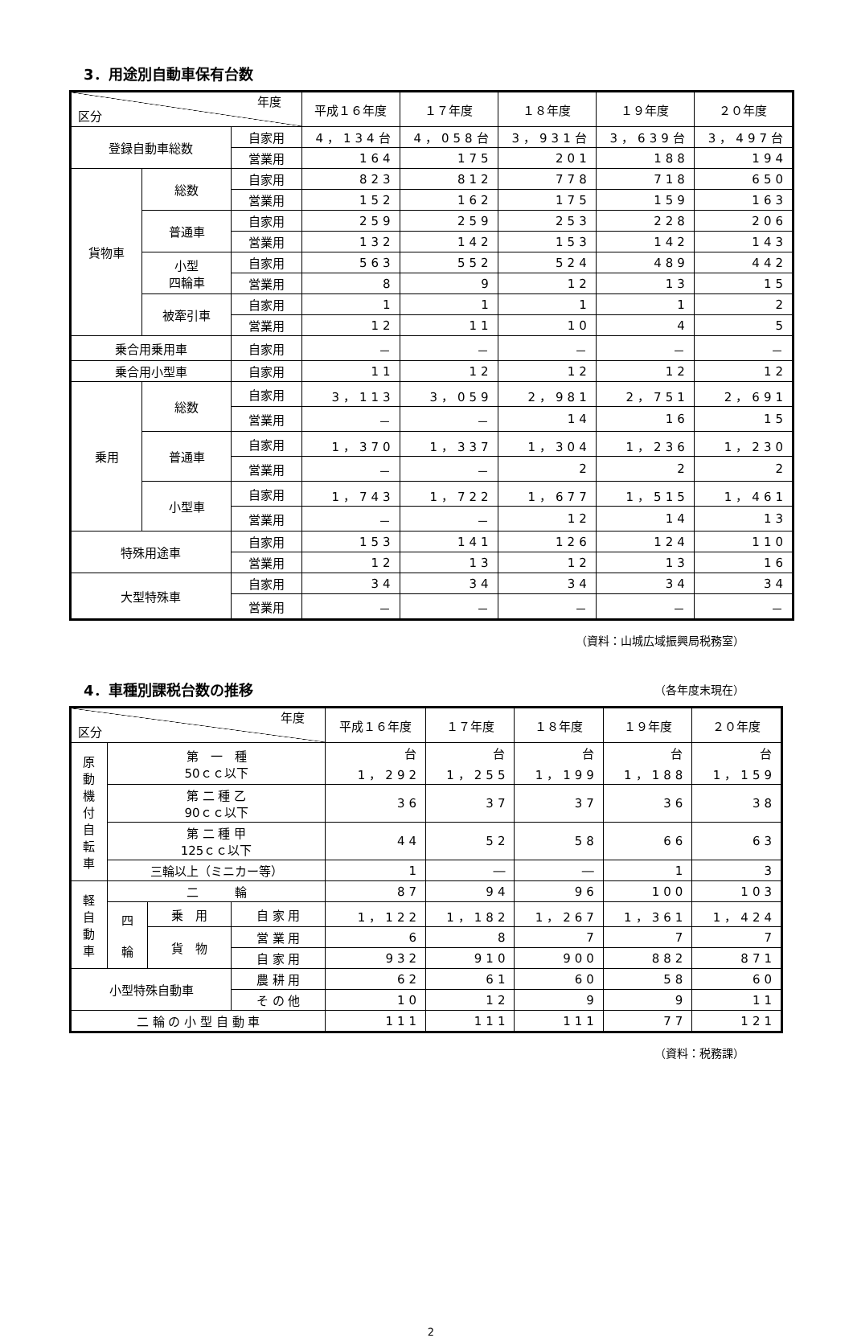3．用途別自動車保有台数
| 年度 区分 | | | 平成１６年度 | １７年度 | １８年度 | １９年度 | ２０年度 |
| --- | --- | --- | --- | --- | --- | --- | --- |
| 登録自動車総数 | | 自家用 | 4，134台 | 4，058台 | 3，931台 | 3，639台 | 3，497台 |
| | | 営業用 | 164 | 175 | 201 | 188 | 194 |
| 貨物車 | 総数 | 自家用 | 823 | 812 | 778 | 718 | 650 |
| | | 営業用 | 152 | 162 | 175 | 159 | 163 |
| | 普通車 | 自家用 | 259 | 259 | 253 | 228 | 206 |
| | | 営業用 | 132 | 142 | 153 | 142 | 143 |
| | 小型 四輪車 | 自家用 | 563 | 552 | 524 | 489 | 442 |
| | | 営業用 | 8 | 9 | 12 | 13 | 15 |
| | 被牽引車 | 自家用 | 1 | 1 | 1 | 1 | 2 |
| | | 営業用 | 12 | 11 | 10 | 4 | 5 |
| 乗合用乗用車 | | 自家用 | － | － | － | － | － |
| 乗合用小型車 | | 自家用 | 11 | 12 | 12 | 12 | 12 |
| 乗用 | 総数 | 自家用 | 3，113 | 3，059 | 2，981 | 2，751 | 2，691 |
| | | 営業用 | － | － | 14 | 16 | 15 |
| | 普通車 | 自家用 | 1，370 | 1，337 | 1，304 | 1，236 | 1，230 |
| | | 営業用 | － | － | 2 | 2 | 2 |
| | 小型車 | 自家用 | 1，743 | 1，722 | 1，677 | 1，515 | 1，461 |
| | | 営業用 | － | － | 12 | 14 | 13 |
| 特殊用途車 | | 自家用 | 153 | 141 | 126 | 124 | 110 |
| | | 営業用 | 12 | 13 | 12 | 13 | 16 |
| 大型特殊車 | | 自家用 | 34 | 34 | 34 | 34 | 34 |
| | | 営業用 | － | － | － | － | － |
（資料：山城広域振興局税務室）
4．車種別課税台数の推移
（各年度末現在）
| 年度 区分 | | | | 平成１６年度 | １７年度 | １８年度 | １９年度 | ２０年度 |
| --- | --- | --- | --- | --- | --- | --- | --- | --- |
| 原 動 機 付 自 転 車 | 第 一 種 50ｃｃ以下 | | | 台 1，292 | 台 1，255 | 台 1，199 | 台 1，188 | 台 1，159 |
| | 第 二 種 乙 90ｃｃ以下 | | | 36 | 37 | 37 | 36 | 38 |
| | 第 二 種 甲 125ｃｃ以下 | | | 44 | 52 | 58 | 66 | 63 |
| | 三輪以上（ミニカー等） | | | 1 | ― | ― | 1 | 3 |
| 軽 自 動 車 | 二 輪 | | | 87 | 94 | 96 | 100 | 103 |
| | 四 輪 | 乗 用 | 自 家 用 | 1，122 | 1，182 | 1，267 | 1，361 | 1，424 |
| | | 貨 物 | 営 業 用 | 6 | 8 | 7 | 7 | 7 |
| | | | 自 家 用 | 932 | 910 | 900 | 882 | 871 |
| 小型特殊自動車 | | | 農 耕 用 | 62 | 61 | 60 | 58 | 60 |
| | | | そ の 他 | 10 | 12 | 9 | 9 | 11 |
| 二 輪 の 小 型 自 動 車 | | | | 111 | 111 | 111 | 77 | 121 |
（資料：税務課）
2